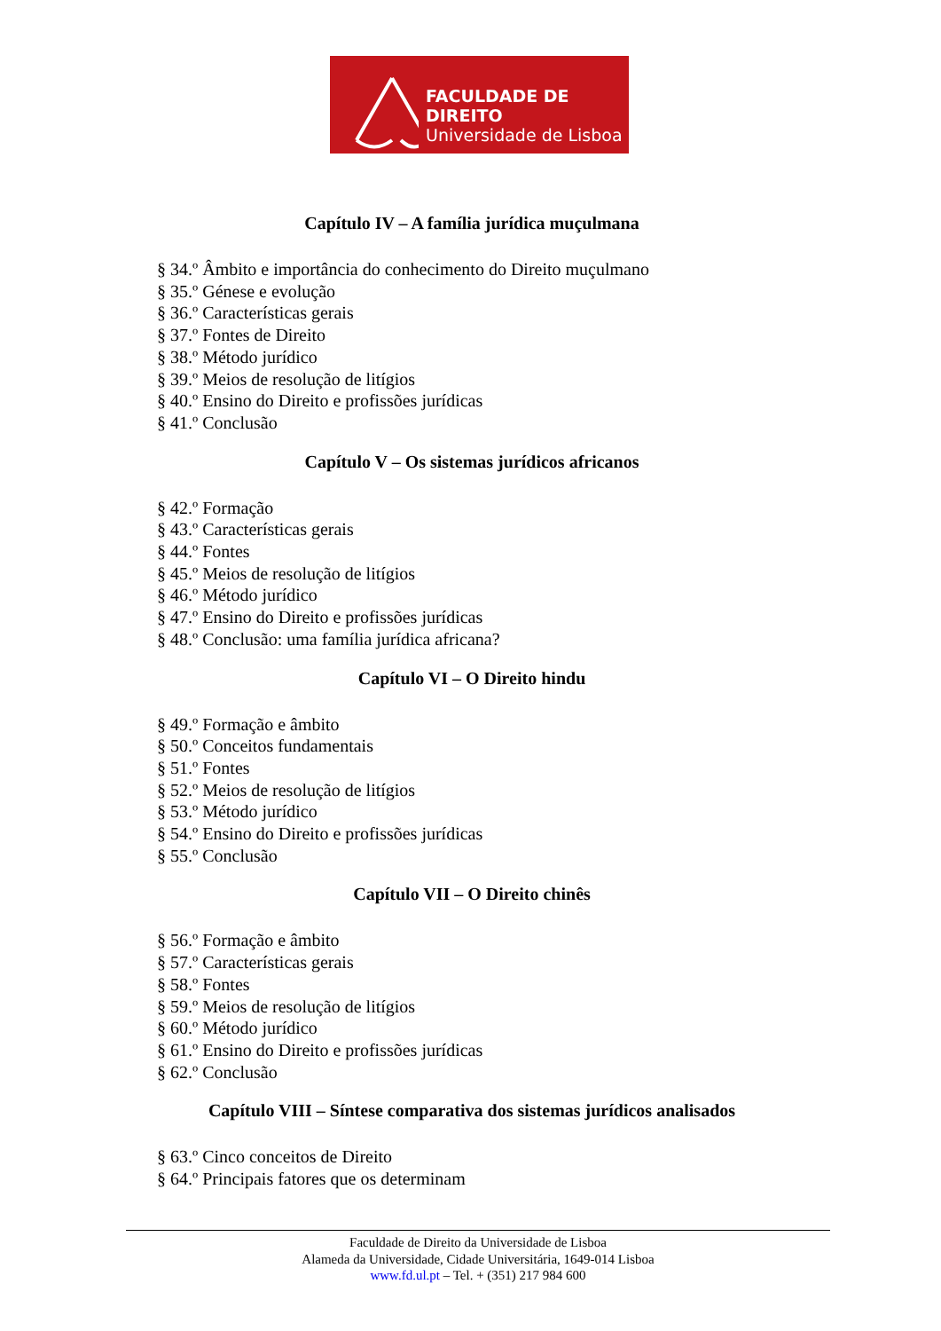FACULDADE DE DIREITO
Universidade de Lisboa
Capítulo IV – A família jurídica muçulmana
§ 34.º Âmbito e importância do conhecimento do Direito muçulmano
§ 35.º Génese e evolução
§ 36.º Características gerais
§ 37.º Fontes de Direito
§ 38.º Método jurídico
§ 39.º Meios de resolução de litígios
§ 40.º Ensino do Direito e profissões jurídicas
§ 41.º Conclusão
Capítulo V – Os sistemas jurídicos africanos
§ 42.º Formação
§ 43.º Características gerais
§ 44.º Fontes
§ 45.º Meios de resolução de litígios
§ 46.º Método jurídico
§ 47.º Ensino do Direito e profissões jurídicas
§ 48.º Conclusão: uma família jurídica africana?
Capítulo VI – O Direito hindu
§ 49.º Formação e âmbito
§ 50.º Conceitos fundamentais
§ 51.º Fontes
§ 52.º Meios de resolução de litígios
§ 53.º Método jurídico
§ 54.º Ensino do Direito e profissões jurídicas
§ 55.º Conclusão
Capítulo VII – O Direito chinês
§ 56.º Formação e âmbito
§ 57.º Características gerais
§ 58.º Fontes
§ 59.º Meios de resolução de litígios
§ 60.º Método jurídico
§ 61.º Ensino do Direito e profissões jurídicas
§ 62.º Conclusão
Capítulo VIII – Síntese comparativa dos sistemas jurídicos analisados
§ 63.º Cinco conceitos de Direito
§ 64.º Principais fatores que os determinam
Faculdade de Direito da Universidade de Lisboa
Alameda da Universidade, Cidade Universitária, 1649-014 Lisboa
www.fd.ul.pt – Tel. + (351) 217 984 600